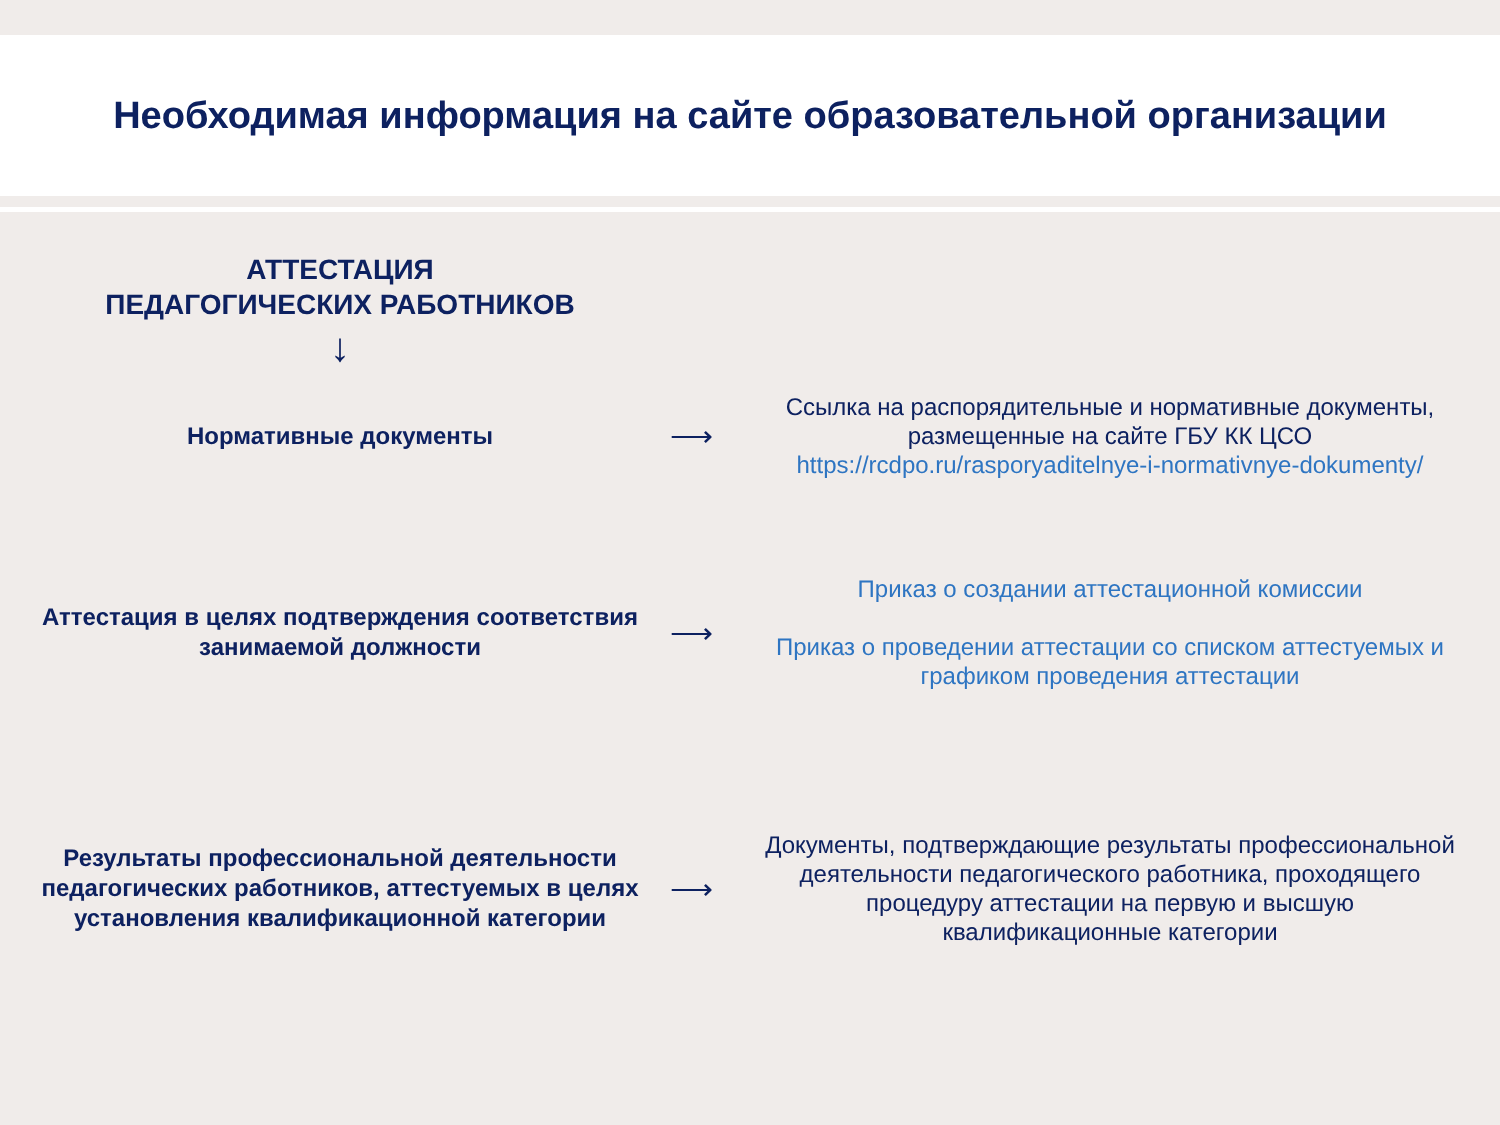Необходимая информация на сайте образовательной организации
АТТЕСТАЦИЯ
ПЕДАГОГИЧЕСКИХ РАБОТНИКОВ
↓
Нормативные документы
⟶
Ссылка на распорядительные и нормативные документы, размещенные на сайте ГБУ КК ЦСО
https://rcdpo.ru/rasporyaditelnye-i-normativnye-dokumenty/
Аттестация в целях подтверждения соответствия занимаемой должности
⟶
Приказ о создании аттестационной комиссии
Приказ о проведении аттестации со списком аттестуемых и графиком проведения аттестации
Результаты профессиональной деятельности педагогических работников, аттестуемых в целях установления квалификационной категории
⟶
Документы, подтверждающие результаты профессиональной деятельности педагогического работника, проходящего процедуру аттестации на первую и высшую квалификационные категории